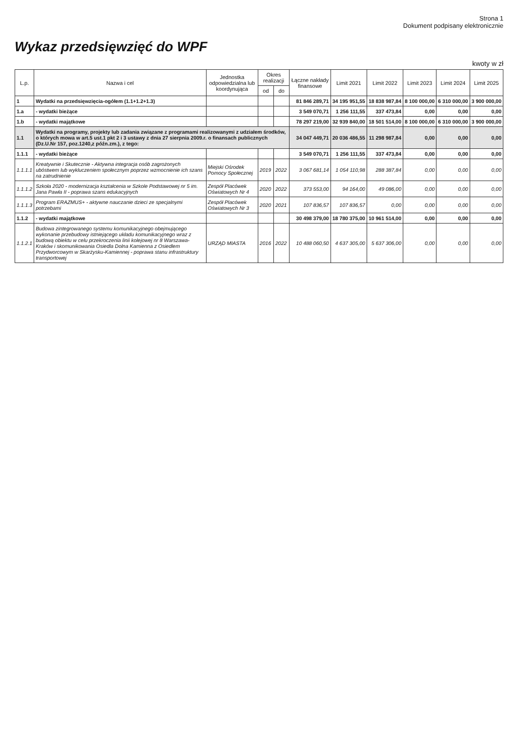Strona 1
Dokument podpisany elektronicznie
Wykaz przedsięwzięć do WPF
kwoty w zł
| L.p. | Nazwa i cel | Jednostka odpowiedzialna lub koordynująca | Okres realizacji | | Łączne nakłady finansowe | Limit 2021 | Limit 2022 | Limit 2023 | Limit 2024 | Limit 2025 |
| --- | --- | --- | --- | --- | --- | --- | --- | --- | --- | --- |
| | | | od | do | | | | | | |
| 1 | Wydatki na przedsięwzięcia-ogółem (1.1+1.2+1.3) | | | | 81 846 289,71 | 34 195 951,55 | 18 838 987,84 | 8 100 000,00 | 6 310 000,00 | 3 900 000,00 |
| 1.a | - wydatki bieżące | | | | 3 549 070,71 | 1 256 111,55 | 337 473,84 | 0,00 | 0,00 | 0,00 |
| 1.b | - wydatki majątkowe | | | | 78 297 219,00 | 32 939 840,00 | 18 501 514,00 | 8 100 000,00 | 6 310 000,00 | 3 900 000,00 |
| 1.1 | Wydatki na programy, projekty lub zadania związane z programami realizowanymi z udziałem środków, o których mowa w art.5 ust.1 pkt 2 i 3 ustawy z dnia 27 sierpnia 2009.r. o finansach publicznych (Dz.U.Nr 157, poz.1240,z późn.zm.), z tego: | | | | 34 047 449,71 | 20 036 486,55 | 11 298 987,84 | 0,00 | 0,00 | 0,00 |
| 1.1.1 | - wydatki bieżące | | | | 3 549 070,71 | 1 256 111,55 | 337 473,84 | 0,00 | 0,00 | 0,00 |
| 1.1.1.1 | Kreatywnie i Skutecznie - Aktywna integracja osób zagrożonych ubóstwem lub wykluczeniem społecznym poprzez wzmocnienie ich szans na zatrudnienie | Miejski Ośrodek Pomocy Społecznej | 2019 | 2022 | 3 067 681,14 | 1 054 110,98 | 288 387,84 | 0,00 | 0,00 | 0,00 |
| 1.1.1.2 | Szkoła 2020 - modernizacja kształcenia w Szkole Podstawowej nr 5 im. Jana Pawła II - poprawa szans edukacyjnych | Zespół Placówek Oświatowych Nr 4 | 2020 | 2022 | 373 553,00 | 94 164,00 | 49 086,00 | 0,00 | 0,00 | 0,00 |
| 1.1.1.3 | Program ERAZMUS+ - aktywne nauczanie dzieci ze specjalnymi potrzebami | Zespół Placówek Oświatowych Nr 3 | 2020 | 2021 | 107 836,57 | 107 836,57 | 0,00 | 0,00 | 0,00 | 0,00 |
| 1.1.2 | - wydatki majątkowe | | | | 30 498 379,00 | 18 780 375,00 | 10 961 514,00 | 0,00 | 0,00 | 0,00 |
| 1.1.2.1 | Budowa zintegrowanego systemu komunikacyjnego obejmującego wykonanie przebudowy istniejącego układu komunikacyjnego wraz z budową obiektu w celu przekroczenia linii kolejowej nr 8 Warszawa-Kraków i skomunikowania Osiedla Dolna Kamienna z Osiedlem Przydworcowym w Skarżysku-Kamiennej - poprawa stanu infrastruktury transportowej | URZĄD MIASTA | 2016 | 2022 | 10 488 060,50 | 4 637 305,00 | 5 637 306,00 | 0,00 | 0,00 | 0,00 |